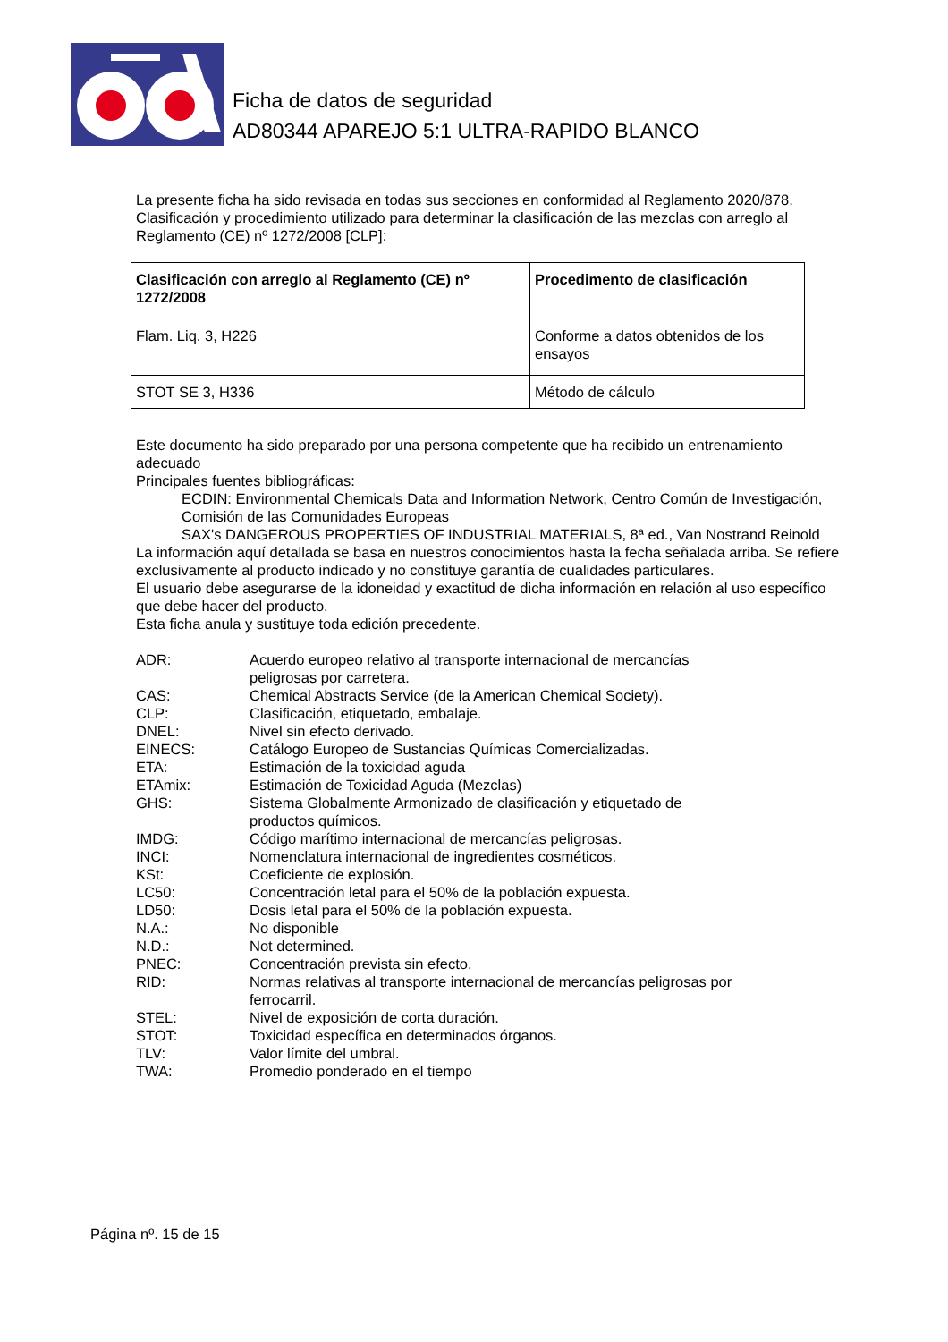Ficha de datos de seguridad
AD80344 APAREJO 5:1 ULTRA-RAPIDO BLANCO
La presente ficha ha sido revisada en todas sus secciones en conformidad al Reglamento 2020/878.
Clasificación y procedimiento utilizado para determinar la clasificación de las mezclas con arreglo al Reglamento (CE) nº 1272/2008 [CLP]:
| Clasificación con arreglo al Reglamento (CE) nº 1272/2008 | Procedimento de clasificación |
| --- | --- |
| Flam. Liq. 3, H226 | Conforme a datos obtenidos de los ensayos |
| STOT SE 3, H336 | Método de cálculo |
Este documento ha sido preparado por una persona competente que ha recibido un entrenamiento adecuado
Principales fuentes bibliográficas:
ECDIN: Environmental Chemicals Data and Information Network, Centro Común de Investigación, Comisión de las Comunidades Europeas
SAX's DANGEROUS PROPERTIES OF INDUSTRIAL MATERIALS, 8ª ed., Van Nostrand Reinold
La información aquí detallada se basa en nuestros conocimientos hasta la fecha señalada arriba. Se refiere exclusivamente al producto indicado y no constituye garantía de cualidades particulares.
El usuario debe asegurarse de la idoneidad y exactitud de dicha información en relación al uso específico que debe hacer del producto.
Esta ficha anula y sustituye toda edición precedente.
ADR:
Acuerdo europeo relativo al transporte internacional de mercancías peligrosas por carretera.
CAS:
Chemical Abstracts Service (de la American Chemical Society).
CLP:
Clasificación, etiquetado, embalaje.
DNEL:
Nivel sin efecto derivado.
EINECS:
Catálogo Europeo de Sustancias Químicas Comercializadas.
ETA:
Estimación de la toxicidad aguda
ETAmix:
Estimación de Toxicidad Aguda (Mezclas)
GHS:
Sistema Globalmente Armonizado de clasificación y etiquetado de productos químicos.
IMDG:
Código marítimo internacional de mercancías peligrosas.
INCI:
Nomenclatura internacional de ingredientes cosméticos.
KSt:
Coeficiente de explosión.
LC50:
Concentración letal para el 50% de la población expuesta.
LD50:
Dosis letal para el 50% de la población expuesta.
N.A.:
No disponible
N.D.:
Not determined.
PNEC:
Concentración prevista sin efecto.
RID:
Normas relativas al transporte internacional de mercancías peligrosas por ferrocarril.
STEL:
Nivel de exposición de corta duración.
STOT:
Toxicidad específica en determinados órganos.
TLV:
Valor límite del umbral.
TWA:
Promedio ponderado en el tiempo
Página nº. 15 de 15